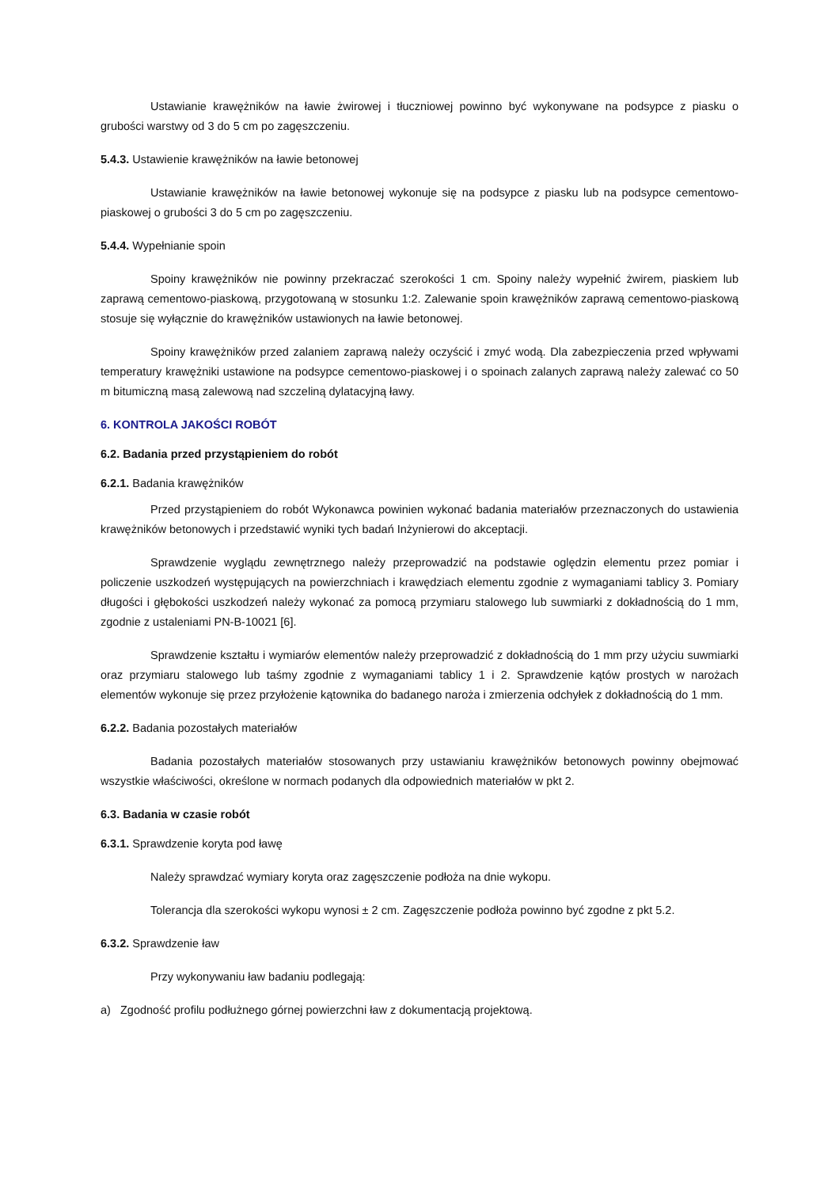Ustawianie krawężników na ławie żwirowej i tłuczniowej powinno być wykonywane na podsypce z piasku o grubości warstwy od 3 do 5 cm po zagęszczeniu.
5.4.3. Ustawienie krawężników na ławie betonowej
Ustawianie krawężników na ławie betonowej wykonuje się na podsypce z piasku lub na podsypce cementowo-piaskowej o grubości 3 do 5 cm po zagęszczeniu.
5.4.4. Wypełnianie spoin
Spoiny krawężników nie powinny przekraczać szerokości 1 cm. Spoiny należy wypełnić żwirem, piaskiem lub zaprawą cementowo-piaskową, przygotowaną w stosunku 1:2. Zalewanie spoin krawężników zaprawą cementowo-piaskową stosuje się wyłącznie do krawężników ustawionych na ławie betonowej.
Spoiny krawężników przed zalaniem zaprawą należy oczyścić i zmyć wodą. Dla zabezpieczenia przed wpływami temperatury krawężniki ustawione na podsypce cementowo-piaskowej i o spoinach zalanych zaprawą należy zalewać co 50 m bitumiczną masą zalewową nad szczeliną dylatacyjną ławy.
6. KONTROLA JAKOŚCI ROBÓT
6.2. Badania przed przystąpieniem do robót
6.2.1. Badania krawężników
Przed przystąpieniem do robót Wykonawca powinien wykonać badania materiałów przeznaczonych do ustawienia krawężników betonowych i przedstawić wyniki tych badań Inżynierowi do akceptacji.
Sprawdzenie wyglądu zewnętrznego należy przeprowadzić na podstawie oględzin elementu przez pomiar i policzenie uszkodzeń występujących na powierzchniach i krawędziach elementu zgodnie z wymaganiami tablicy 3. Pomiary długości i głębokości uszkodzeń należy wykonać za pomocą przymiaru stalowego lub suwmiarki z dokładnością do 1 mm, zgodnie z ustaleniami PN-B-10021 [6].
Sprawdzenie kształtu i wymiarów elementów należy przeprowadzić z dokładnością do 1 mm przy użyciu suwmiarki oraz przymiaru stalowego lub taśmy zgodnie z wymaganiami tablicy 1 i 2. Sprawdzenie kątów prostych w narożach elementów wykonuje się przez przyłożenie kątownika do badanego naroża i zmierzenia odchyłek z dokładnością do 1 mm.
6.2.2. Badania pozostałych materiałów
Badania pozostałych materiałów stosowanych przy ustawianiu krawężników betonowych powinny obejmować wszystkie właściwości, określone w normach podanych dla odpowiednich materiałów w pkt 2.
6.3. Badania w czasie robót
6.3.1. Sprawdzenie koryta pod ławę
Należy sprawdzać wymiary koryta oraz zagęszczenie podłoża na dnie wykopu.
Tolerancja dla szerokości wykopu wynosi ± 2 cm. Zagęszczenie podłoża powinno być zgodne z pkt 5.2.
6.3.2. Sprawdzenie ław
Przy wykonywaniu ław badaniu podlegają:
a) Zgodność profilu podłużnego górnej powierzchni ław z dokumentacją projektową.